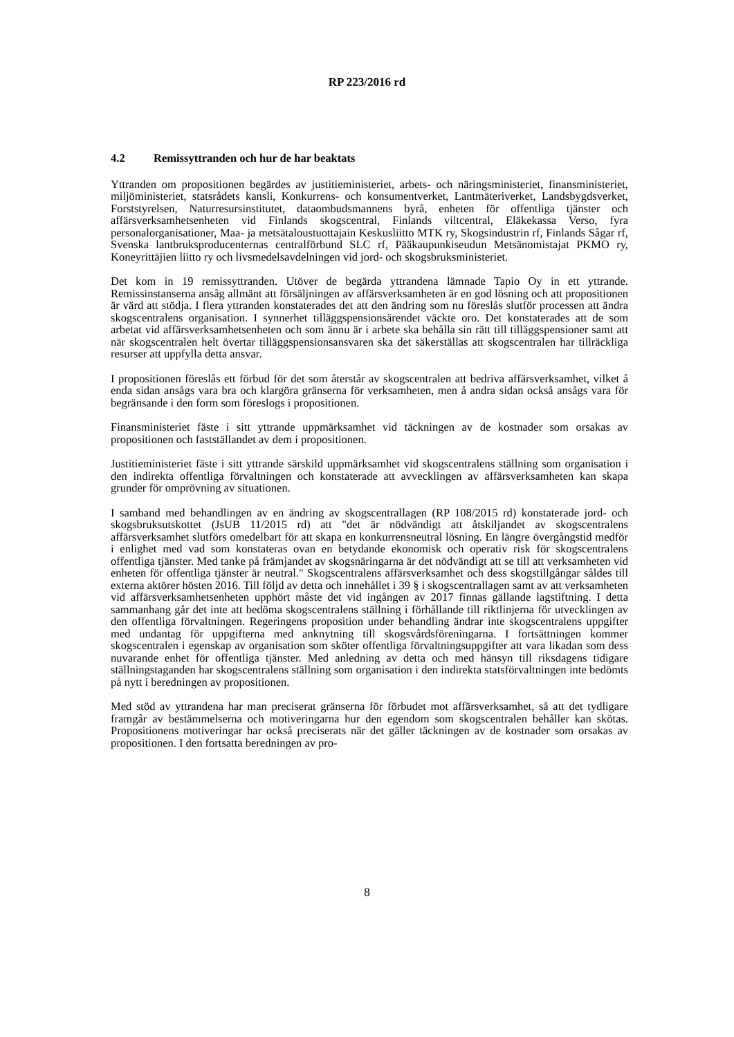RP 223/2016 rd
4.2 Remissyttranden och hur de har beaktats
Yttranden om propositionen begärdes av justitieministeriet, arbets- och näringsministeriet, finansministeriet, miljöministeriet, statsrådets kansli, Konkurrens- och konsumentverket, Lantmäteriverket, Landsbygdsverket, Forststyrelsen, Naturresursinstitutet, dataombudsmannens byrå, enheten för offentliga tjänster och affärsverksamhetsenheten vid Finlands skogscentral, Finlands viltcentral, Eläkekassa Verso, fyra personalorganisationer, Maa- ja metsätaloustuottajain Keskusliitto MTK ry, Skogsindustrin rf, Finlands Sågar rf, Svenska lantbruksproducenternas centralförbund SLC rf, Pääkaupunkiseudun Metsänomistajat PKMO ry, Koneyrittäjien liitto ry och livsmedelsavdelningen vid jord- och skogsbruksministeriet.
Det kom in 19 remissyttranden. Utöver de begärda yttrandena lämnade Tapio Oy in ett yttrande. Remissinstanserna ansåg allmänt att försäljningen av affärsverksamheten är en god lösning och att propositionen är värd att stödja. I flera yttranden konstaterades det att den ändring som nu föreslås slutför processen att ändra skogscentralens organisation. I synnerhet tilläggspensionsärendet väckte oro. Det konstaterades att de som arbetat vid affärsverksamhetsenheten och som ännu är i arbete ska behålla sin rätt till tilläggspensioner samt att när skogscentralen helt övertar tilläggspensionsansvaren ska det säkerställas att skogscentralen har tillräckliga resurser att uppfylla detta ansvar.
I propositionen föreslås ett förbud för det som återstår av skogscentralen att bedriva affärsverksamhet, vilket å enda sidan ansågs vara bra och klargöra gränserna för verksamheten, men å andra sidan också ansågs vara för begränsande i den form som föreslogs i propositionen.
Finansministeriet fäste i sitt yttrande uppmärksamhet vid täckningen av de kostnader som orsakas av propositionen och fastställandet av dem i propositionen.
Justitieministeriet fäste i sitt yttrande särskild uppmärksamhet vid skogscentralens ställning som organisation i den indirekta offentliga förvaltningen och konstaterade att avvecklingen av affärsverksamheten kan skapa grunder för omprövning av situationen.
I samband med behandlingen av en ändring av skogscentrallagen (RP 108/2015 rd) konstaterade jord- och skogsbruksutskottet (JsUB 11/2015 rd) att "det är nödvändigt att åtskiljandet av skogscentralens affärsverksamhet slutförs omedelbart för att skapa en konkurrensneutral lösning. En längre övergångstid medför i enlighet med vad som konstateras ovan en betydande ekonomisk och operativ risk för skogscentralens offentliga tjänster. Med tanke på främjandet av skogsnäringarna är det nödvändigt att se till att verksamheten vid enheten för offentliga tjänster är neutral." Skogscentralens affärsverksamhet och dess skogstillgångar såldes till externa aktörer hösten 2016. Till följd av detta och innehållet i 39 § i skogscentrallagen samt av att verksamheten vid affärsverksamhetsenheten upphört måste det vid ingången av 2017 finnas gällande lagstiftning. I detta sammanhang går det inte att bedöma skogscentralens ställning i förhållande till riktlinjerna för utvecklingen av den offentliga förvaltningen. Regeringens proposition under behandling ändrar inte skogscentralens uppgifter med undantag för uppgifterna med anknytning till skogsvårdsföreningarna. I fortsättningen kommer skogscentralen i egenskap av organisation som sköter offentliga förvaltningsuppgifter att vara likadan som dess nuvarande enhet för offentliga tjänster. Med anledning av detta och med hänsyn till riksdagens tidigare ställningstaganden har skogscentralens ställning som organisation i den indirekta statsförvaltningen inte bedömts på nytt i beredningen av propositionen.
Med stöd av yttrandena har man preciserat gränserna för förbudet mot affärsverksamhet, så att det tydligare framgår av bestämmelserna och motiveringarna hur den egendom som skogscentralen behåller kan skötas. Propositionens motiveringar har också preciserats när det gäller täckningen av de kostnader som orsakas av propositionen. I den fortsatta beredningen av pro-
8